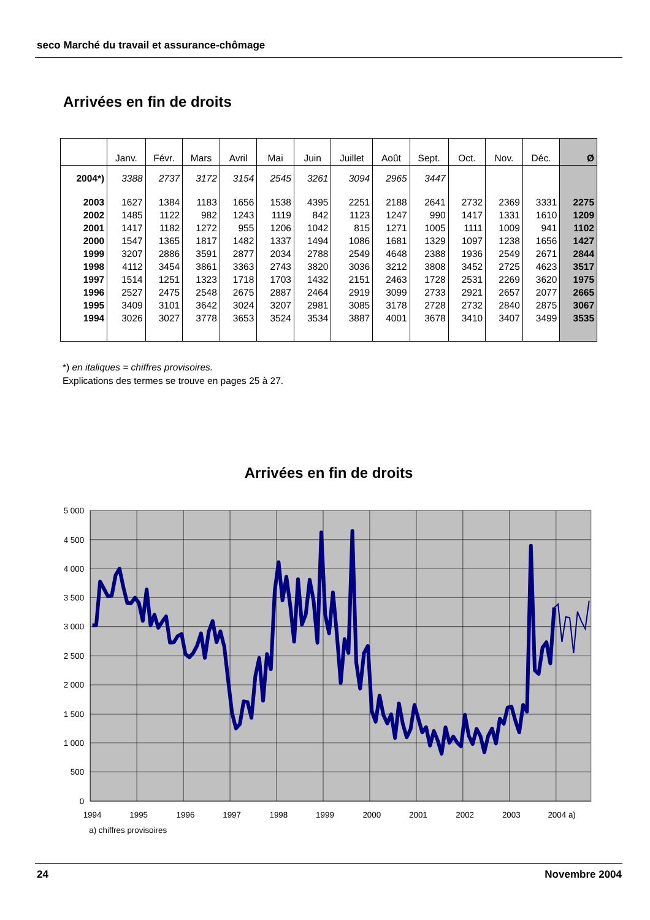seco Marché du travail et assurance-chômage
Arrivées en fin de droits
| | Janv. | Févr. | Mars | Avril | Mai | Juin | Juillet | Août | Sept. | Oct. | Nov. | Déc. | Ø |
| --- | --- | --- | --- | --- | --- | --- | --- | --- | --- | --- | --- | --- | --- |
| 2004*) | 3388 | 2737 | 3172 | 3154 | 2545 | 3261 | 3094 | 2965 | 3447 | | | | |
| 2003 | 1627 | 1384 | 1183 | 1656 | 1538 | 4395 | 2251 | 2188 | 2641 | 2732 | 2369 | 3331 | 2275 |
| 2002 | 1485 | 1122 | 982 | 1243 | 1119 | 842 | 1123 | 1247 | 990 | 1417 | 1331 | 1610 | 1209 |
| 2001 | 1417 | 1182 | 1272 | 955 | 1206 | 1042 | 815 | 1271 | 1005 | 1111 | 1009 | 941 | 1102 |
| 2000 | 1547 | 1365 | 1817 | 1482 | 1337 | 1494 | 1086 | 1681 | 1329 | 1097 | 1238 | 1656 | 1427 |
| 1999 | 3207 | 2886 | 3591 | 2877 | 2034 | 2788 | 2549 | 4648 | 2388 | 1936 | 2549 | 2671 | 2844 |
| 1998 | 4112 | 3454 | 3861 | 3363 | 2743 | 3820 | 3036 | 3212 | 3808 | 3452 | 2725 | 4623 | 3517 |
| 1997 | 1514 | 1251 | 1323 | 1718 | 1703 | 1432 | 2151 | 2463 | 1728 | 2531 | 2269 | 3620 | 1975 |
| 1996 | 2527 | 2475 | 2548 | 2675 | 2887 | 2464 | 2919 | 3099 | 2733 | 2921 | 2657 | 2077 | 2665 |
| 1995 | 3409 | 3101 | 3642 | 3024 | 3207 | 2981 | 3085 | 3178 | 2728 | 2732 | 2840 | 2875 | 3067 |
| 1994 | 3026 | 3027 | 3778 | 3653 | 3524 | 3534 | 3887 | 4001 | 3678 | 3410 | 3407 | 3499 | 3535 |
*) en italiques = chiffres provisoires.
Explications des termes se trouve en pages 25 à 27.
Arrivées en fin de droits
5 000
4 500
4 000
3 500
3 000
2 500
2 000
1 500
1 000
500
0
1994
1995
1996
1997
1998
1999
2000
2001
2002
2003
2004 a)
a) chiffres provisoires
24 Novembre 2004